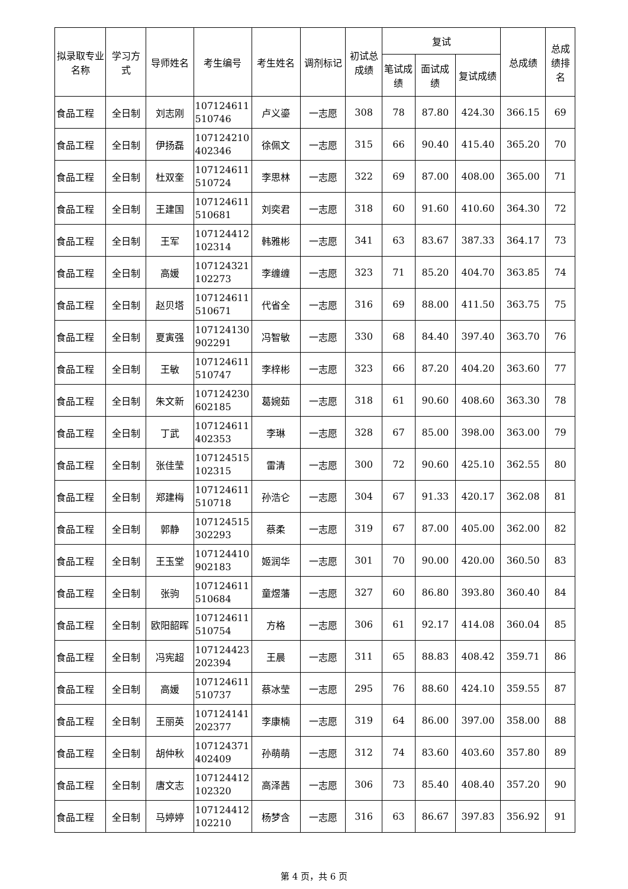| 拟录取专业名称 | 学习方式 | 导师姓名 | 考生编号 | 考生姓名 | 调剂标记 | 初试总成绩 | 复试 | | | 总成绩 | 总成绩排名 |
| --- | --- | --- | --- | --- | --- | --- | --- | --- | --- | --- | --- |
| | | | | | | | 笔试成绩 | 面试成绩 | 复试成绩 | | |
| 食品工程 | 全日制 | 刘志刚 | 107124611 510746 | 卢义鎏 | 一志愿 | 308 | 78 | 87.80 | 424.30 | 366.15 | 69 |
| 食品工程 | 全日制 | 伊扬磊 | 107124210 402346 | 徐佩文 | 一志愿 | 315 | 66 | 90.40 | 415.40 | 365.20 | 70 |
| 食品工程 | 全日制 | 杜双奎 | 107124611 510724 | 李思林 | 一志愿 | 322 | 69 | 87.00 | 408.00 | 365.00 | 71 |
| 食品工程 | 全日制 | 王建国 | 107124611 510681 | 刘奕君 | 一志愿 | 318 | 60 | 91.60 | 410.60 | 364.30 | 72 |
| 食品工程 | 全日制 | 王军 | 107124412 102314 | 韩雅彬 | 一志愿 | 341 | 63 | 83.67 | 387.33 | 364.17 | 73 |
| 食品工程 | 全日制 | 高媛 | 107124321 102273 | 李缠缠 | 一志愿 | 323 | 71 | 85.20 | 404.70 | 363.85 | 74 |
| 食品工程 | 全日制 | 赵贝塔 | 107124611 510671 | 代省全 | 一志愿 | 316 | 69 | 88.00 | 411.50 | 363.75 | 75 |
| 食品工程 | 全日制 | 夏寅强 | 107124130 902291 | 冯智敏 | 一志愿 | 330 | 68 | 84.40 | 397.40 | 363.70 | 76 |
| 食品工程 | 全日制 | 王敏 | 107124611 510747 | 李梓彬 | 一志愿 | 323 | 66 | 87.20 | 404.20 | 363.60 | 77 |
| 食品工程 | 全日制 | 朱文新 | 107124230 602185 | 葛婉茹 | 一志愿 | 318 | 61 | 90.60 | 408.60 | 363.30 | 78 |
| 食品工程 | 全日制 | 丁武 | 107124611 402353 | 李琳 | 一志愿 | 328 | 67 | 85.00 | 398.00 | 363.00 | 79 |
| 食品工程 | 全日制 | 张佳莹 | 107124515 102315 | 雷清 | 一志愿 | 300 | 72 | 90.60 | 425.10 | 362.55 | 80 |
| 食品工程 | 全日制 | 郑建梅 | 107124611 510718 | 孙浩仑 | 一志愿 | 304 | 67 | 91.33 | 420.17 | 362.08 | 81 |
| 食品工程 | 全日制 | 郭静 | 107124515 302293 | 蔡柔 | 一志愿 | 319 | 67 | 87.00 | 405.00 | 362.00 | 82 |
| 食品工程 | 全日制 | 王玉堂 | 107124410 902183 | 姬润华 | 一志愿 | 301 | 70 | 90.00 | 420.00 | 360.50 | 83 |
| 食品工程 | 全日制 | 张驹 | 107124611 510684 | 童煜藩 | 一志愿 | 327 | 60 | 86.80 | 393.80 | 360.40 | 84 |
| 食品工程 | 全日制 | 欧阳韶晖 | 107124611 510754 | 方格 | 一志愿 | 306 | 61 | 92.17 | 414.08 | 360.04 | 85 |
| 食品工程 | 全日制 | 冯宪超 | 107124423 202394 | 王晨 | 一志愿 | 311 | 65 | 88.83 | 408.42 | 359.71 | 86 |
| 食品工程 | 全日制 | 高媛 | 107124611 510737 | 蔡冰莹 | 一志愿 | 295 | 76 | 88.60 | 424.10 | 359.55 | 87 |
| 食品工程 | 全日制 | 王丽英 | 107124141 202377 | 李康楠 | 一志愿 | 319 | 64 | 86.00 | 397.00 | 358.00 | 88 |
| 食品工程 | 全日制 | 胡仲秋 | 107124371 402409 | 孙萌萌 | 一志愿 | 312 | 74 | 83.60 | 403.60 | 357.80 | 89 |
| 食品工程 | 全日制 | 唐文志 | 107124412 102320 | 高泽茜 | 一志愿 | 306 | 73 | 85.40 | 408.40 | 357.20 | 90 |
| 食品工程 | 全日制 | 马婷婷 | 107124412 102210 | 杨梦含 | 一志愿 | 316 | 63 | 86.67 | 397.83 | 356.92 | 91 |
第 4 页，共 6 页